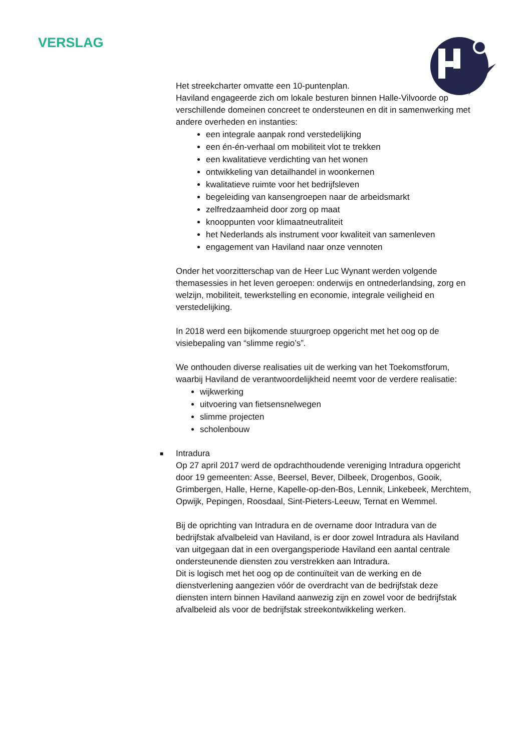VERSLAG
Het streekcharter omvatte een 10-puntenplan.
Haviland engageerde zich om lokale besturen binnen Halle-Vilvoorde op verschillende domeinen concreet te ondersteunen en dit in samenwerking met andere overheden en instanties:
een integrale aanpak rond verstedelijking
een én-én-verhaal om mobiliteit vlot te trekken
een kwalitatieve verdichting van het wonen
ontwikkeling van detailhandel in woonkernen
kwalitatieve ruimte voor het bedrijfsleven
begeleiding van kansengroepen naar de arbeidsmarkt
zelfredzaamheid door zorg op maat
knooppunten voor klimaatneutraliteit
het Nederlands als instrument voor kwaliteit van samenleven
engagement van Haviland naar onze vennoten
Onder het voorzitterschap van de Heer Luc Wynant werden volgende themasessies in het leven geroepen: onderwijs en ontnederlandsing, zorg en welzijn, mobiliteit, tewerkstelling en economie, integrale veiligheid en verstedelijking.
In 2018 werd een bijkomende stuurgroep opgericht met het oog op de visiebepaling van “slimme regio’s”.
We onthouden diverse realisaties uit de werking van het Toekomstforum, waarbij Haviland de verantwoordelijkheid neemt voor de verdere realisatie:
wijkwerking
uitvoering van fietsensnelwegen
slimme projecten
scholenbouw
■ Intradura
Op 27 april 2017 werd de opdrachthoudende vereniging Intradura opgericht door 19 gemeenten: Asse, Beersel, Bever, Dilbeek, Drogenbos, Gooik, Grimbergen, Halle, Herne, Kapelle-op-den-Bos, Lennik, Linkebeek, Merchtem, Opwijk, Pepingen, Roosdaal, Sint-Pieters-Leeuw, Ternat en Wemmel.
Bij de oprichting van Intradura en de overname door Intradura van de bedrijfstak afvalbeleid van Haviland, is er door zowel Intradura als Haviland van uitgegaan dat in een overgangsperiode Haviland een aantal centrale ondersteunende diensten zou verstrekken aan Intradura.
Dit is logisch met het oog op de continuïteit van de werking en de dienstverlening aangezien vóór de overdracht van de bedrijfstak deze diensten intern binnen Haviland aanwezig zijn en zowel voor de bedrijfstak afvalbeleid als voor de bedrijfstak streekontwikkeling werken.